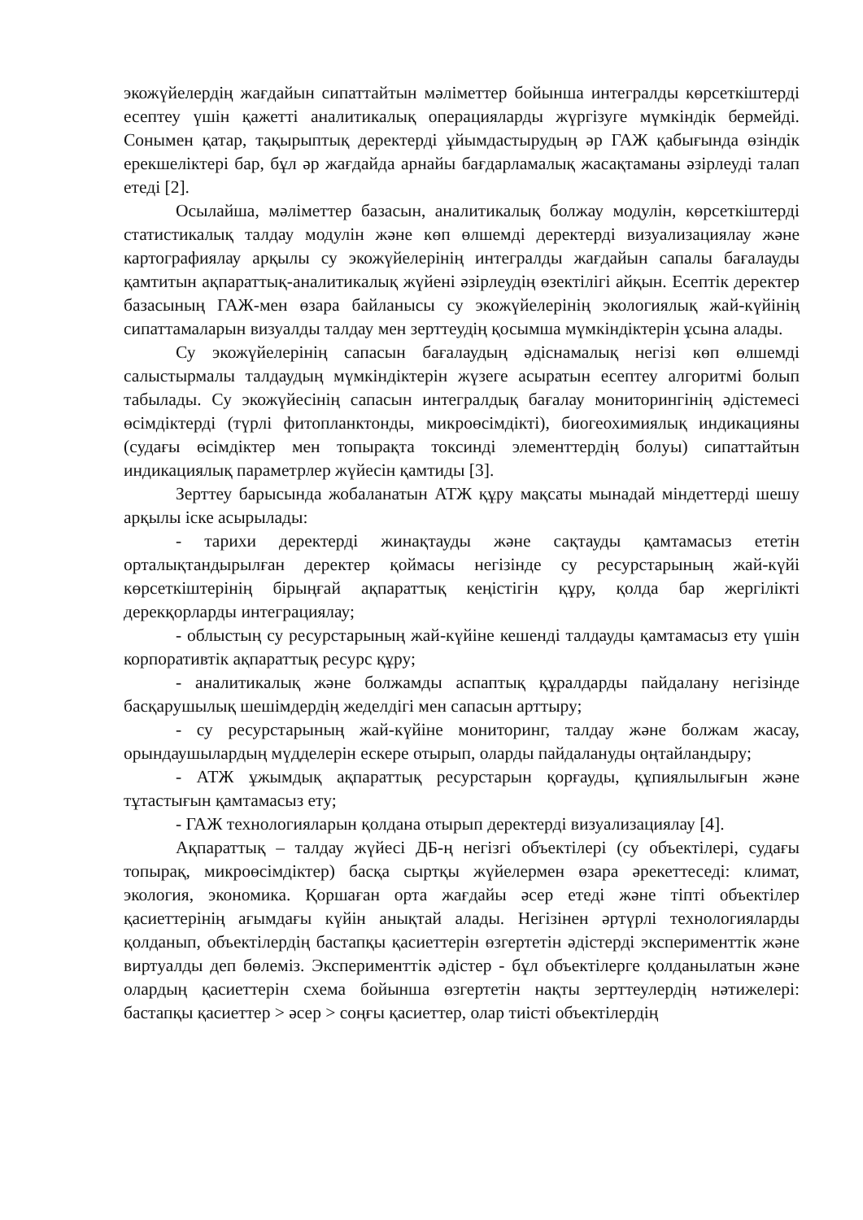экожүйелердің жағдайын сипаттайтын мәліметтер бойынша интегралды көрсеткіштерді есептеу үшін қажетті аналитикалық операцияларды жүргізуге мүмкіндік бермейді. Сонымен қатар, тақырыптық деректерді ұйымдастырудың әр ГАЖ қабығында өзіндік ерекшеліктері бар, бұл әр жағдайда арнайы бағдарламалық жасақтаманы әзірлеуді талап етеді [2].
Осылайша, мәліметтер базасын, аналитикалық болжау модулін, көрсеткіштерді статистикалық талдау модулін және көп өлшемді деректерді визуализациялау және картографиялау арқылы су экожүйелерінің интегралды жағдайын сапалы бағалауды қамтитын ақпараттық-аналитикалық жүйені әзірлеудің өзектілігі айқын. Есептік деректер базасының ГАЖ-мен өзара байланысы су экожүйелерінің экологиялық жай-күйінің сипаттамаларын визуалды талдау мен зерттеудің қосымша мүмкіндіктерін ұсына алады.
Су экожүйелерінің сапасын бағалаудың әдіснамалық негізі көп өлшемді салыстырмалы талдаудың мүмкіндіктерін жүзеге асыратын есептеу алгоритмі болып табылады. Су экожүйесінің сапасын интегралдық бағалау мониторингінің әдістемесі өсімдіктерді (түрлі фитопланктонды, микроөсімдікті), биогеохимиялық индикацияны (судағы өсімдіктер мен топырақта токсинді элементтердің болуы) сипаттайтын индикациялық параметрлер жүйесін қамтиды [3].
Зерттеу барысында жобаланатын АТЖ құру мақсаты мынадай міндеттерді шешу арқылы іске асырылады:
- тарихи деректерді жинақтауды және сақтауды қамтамасыз ететін орталықтандырылған деректер қоймасы негізінде су ресурстарының жай-күйі көрсеткіштерінің бірыңғай ақпараттық кеңістігін құру, қолда бар жергілікті дерекқорларды интеграциялау;
- облыстың су ресурстарының жай-күйіне кешенді талдауды қамтамасыз ету үшін корпоративтік ақпараттық ресурс құру;
- аналитикалық және болжамды аспаптық құралдарды пайдалану негізінде басқарушылық шешімдердің жеделдігі мен сапасын арттыру;
- су ресурстарының жай-күйіне мониторинг, талдау және болжам жасау, орындаушылардың мүдделерін ескере отырып, оларды пайдалануды оңтайландыру;
- АТЖ ұжымдық ақпараттық ресурстарын қорғауды, құпиялылығын және тұтастығын қамтамасыз ету;
- ГАЖ технологияларын қолдана отырып деректерді визуализациялау [4].
Ақпараттық – талдау жүйесі ДБ-ң негізгі объектілері (су объектілері, судағы топырақ, микроөсімдіктер) басқа сыртқы жүйелермен өзара әрекеттеседі: климат, экология, экономика. Қоршаған орта жағдайы әсер етеді және тіпті объектілер қасиеттерінің ағымдағы күйін анықтай алады. Негізінен әртүрлі технологияларды қолданып, объектілердің бастапқы қасиеттерін өзгертетін әдістерді эксперименттік және виртуалды деп бөлеміз. Эксперименттік әдістер - бұл объектілерге қолданылатын және олардың қасиеттерін схема бойынша өзгертетін нақты зерттеулердің нәтижелері: бастапқы қасиеттер > әсер > соңғы қасиеттер, олар тиісті объектілердің